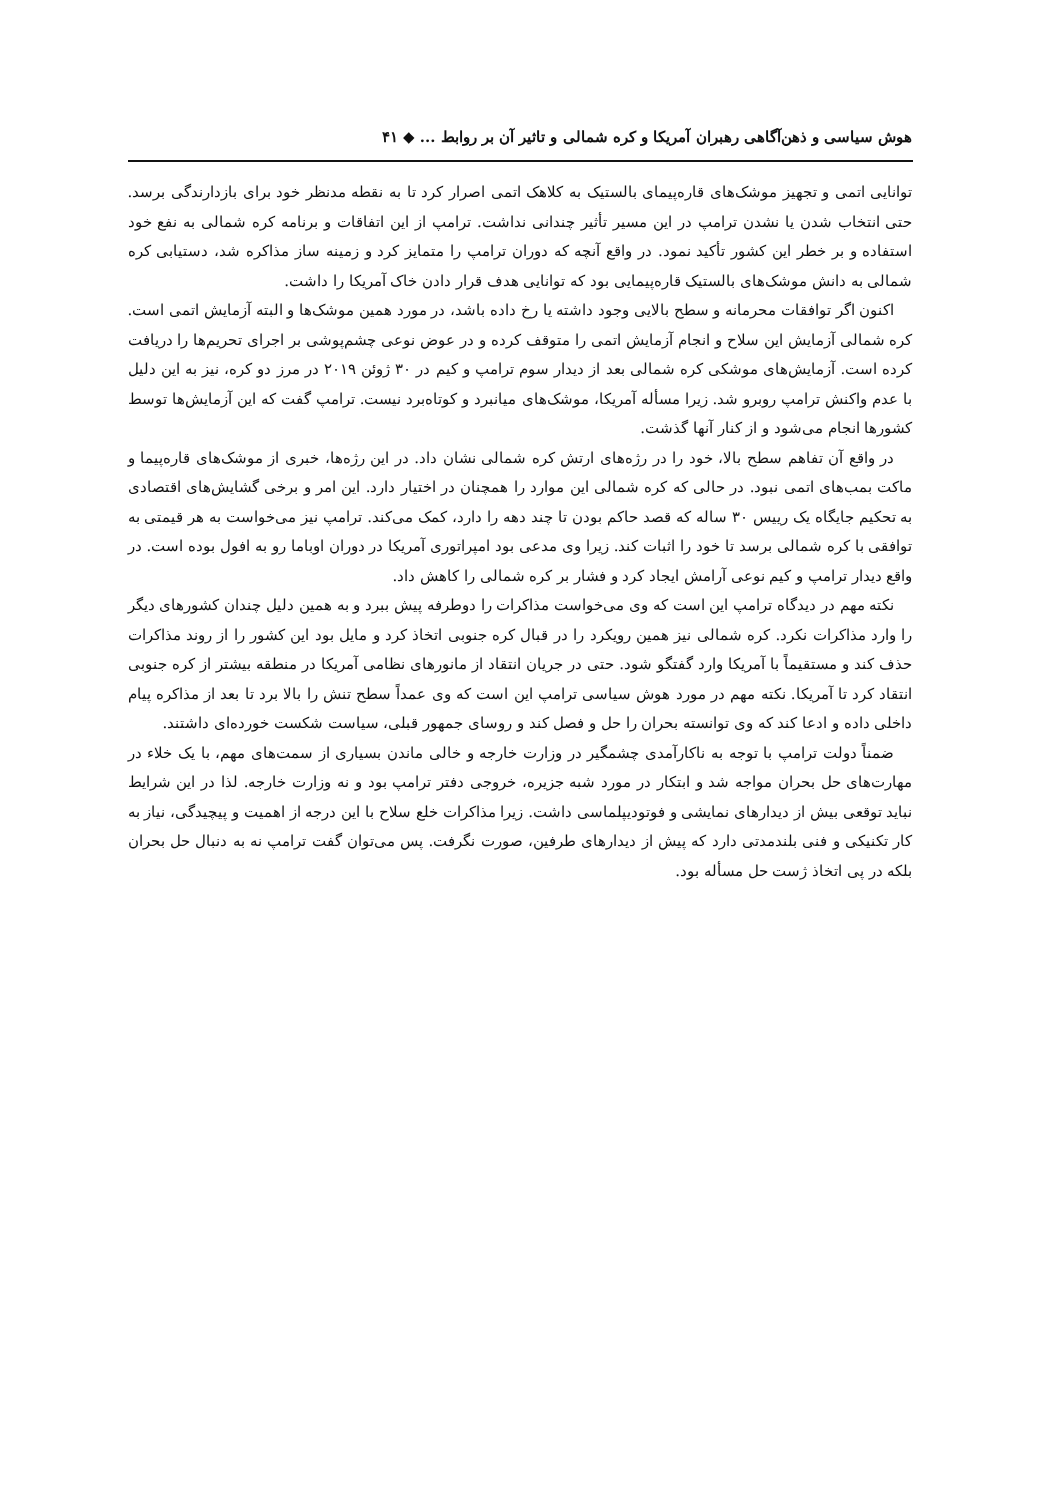هوش سیاسی و ذهن‌آگاهی رهبران آمریکا و کره شمالی و تاثیر آن بر روابط ... ◆ ۴۱
توانایی اتمی و تجهیز موشک‌های قاره‌پیمای بالستیک به کلاهک اتمی اصرار کرد تا به نقطه مدنظر خود برای بازدارندگی برسد. حتی انتخاب شدن یا نشدن ترامپ در این مسیر تأثیر چندانی نداشت. ترامپ از این اتفاقات و برنامه کره شمالی به نفع خود استفاده و بر خطر این کشور تأکید نمود. در واقع آنچه که دوران ترامپ را متمایز کرد و زمینه ساز مذاکره شد، دستیابی کره شمالی به دانش موشک‌های بالستیک قاره‌پیمایی بود که توانایی هدف قرار دادن خاک آمریکا را داشت.
اکنون اگر توافقات محرمانه و سطح بالایی وجود داشته یا رخ داده باشد، در مورد همین موشک‌ها و البته آزمایش اتمی است. کره شمالی آزمایش این سلاح و انجام آزمایش اتمی را متوقف کرده و در عوض نوعی چشم‌پوشی بر اجرای تحریم‌ها را دریافت کرده است. آزمایش‌های موشکی کره شمالی بعد از دیدار سوم ترامپ و کیم در ۳۰ ژوئن ۲۰۱۹ در مرز دو کره، نیز به این دلیل با عدم واکنش ترامپ روبرو شد. زیرا مسأله آمریکا، موشک‌های میانبرد و کوتاه‌برد نیست. ترامپ گفت که این آزمایش‌ها توسط کشورها انجام می‌شود و از کنار آنها گذشت.
در واقع آن تفاهم سطح بالا، خود را در رژه‌های ارتش کره شمالی نشان داد. در این رژه‌ها، خبری از موشک‌های قاره‌پیما و ماکت بمب‌های اتمی نبود. در حالی که کره شمالی این موارد را همچنان در اختیار دارد. این امر و برخی گشایش‌های اقتصادی به تحکیم جایگاه یک رییس ۳۰ ساله که قصد حاکم بودن تا چند دهه را دارد، کمک می‌کند. ترامپ نیز می‌خواست به هر قیمتی به توافقی با کره شمالی برسد تا خود را اثبات کند. زیرا وی مدعی بود امپراتوری آمریکا در دوران اوباما رو به افول بوده است. در واقع دیدار ترامپ و کیم نوعی آرامش ایجاد کرد و فشار بر کره شمالی را کاهش داد.
نکته مهم در دیدگاه ترامپ این است که وی می‌خواست مذاکرات را دوطرفه پیش ببرد و به همین دلیل چندان کشورهای دیگر را وارد مذاکرات نکرد. کره شمالی نیز همین رویکرد را در قبال کره جنوبی اتخاذ کرد و مایل بود این کشور را از روند مذاکرات حذف کند و مستقیماً با آمریکا وارد گفتگو شود. حتی در جریان انتقاد از مانورهای نظامی آمریکا در منطقه بیشتر از کره جنوبی انتقاد کرد تا آمریکا. نکته مهم در مورد هوش سیاسی ترامپ این است که وی عمداً سطح تنش را بالا برد تا بعد از مذاکره پیام داخلی داده و ادعا کند که وی توانسته بحران را حل و فصل کند و روسای جمهور قبلی، سیاست شکست خورده‌ای داشتند.
ضمناً دولت ترامپ با توجه به ناکارآمدی چشمگیر در وزارت خارجه و خالی ماندن بسیاری از سمت‌های مهم، با یک خلاء در مهارت‌های حل بحران مواجه شد و ابتکار در مورد شبه جزیره، خروجی دفتر ترامپ بود و نه وزارت خارجه. لذا در این شرایط نباید توقعی بیش از دیدارهای نمایشی و فوتودیپلماسی داشت. زیرا مذاکرات خلع سلاح با این درجه از اهمیت و پیچیدگی، نیاز به کار تکنیکی و فنی بلندمدتی دارد که پیش از دیدارهای طرفین، صورت نگرفت. پس می‌توان گفت ترامپ نه به دنبال حل بحران بلکه در پی اتخاذ ژست حل مسأله بود.